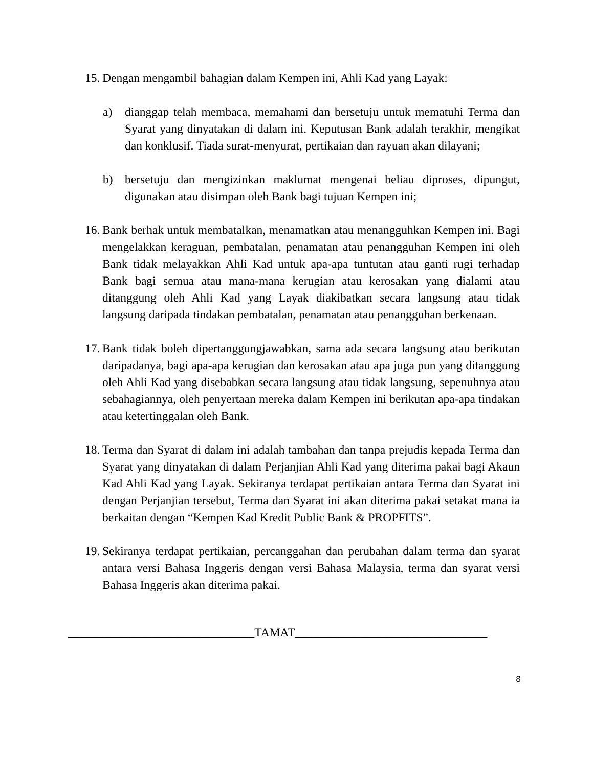15.
Dengan mengambil bahagian dalam Kempen ini, Ahli Kad yang Layak:
a) dianggap telah membaca, memahami dan bersetuju untuk mematuhi Terma dan Syarat yang dinyatakan di dalam ini. Keputusan Bank adalah terakhir, mengikat dan konklusif. Tiada surat-menyurat, pertikaian dan rayuan akan dilayani;
b) bersetuju dan mengizinkan maklumat mengenai beliau diproses, dipungut, digunakan atau disimpan oleh Bank bagi tujuan Kempen ini;
16.
Bank berhak untuk membatalkan, menamatkan atau menangguhkan Kempen ini. Bagi mengelakkan keraguan, pembatalan, penamatan atau penangguhan Kempen ini oleh Bank tidak melayakkan Ahli Kad untuk apa-apa tuntutan atau ganti rugi terhadap Bank bagi semua atau mana-mana kerugian atau kerosakan yang dialami atau ditanggung oleh Ahli Kad yang Layak diakibatkan secara langsung atau tidak langsung daripada tindakan pembatalan, penamatan atau penangguhan berkenaan.
17.
Bank tidak boleh dipertanggungjawabkan, sama ada secara langsung atau berikutan daripadanya, bagi apa-apa kerugian dan kerosakan atau apa juga pun yang ditanggung oleh Ahli Kad yang disebabkan secara langsung atau tidak langsung, sepenuhnya atau sebahagiannya, oleh penyertaan mereka dalam Kempen ini berikutan apa-apa tindakan atau ketertinggalan oleh Bank.
18.
Terma dan Syarat di dalam ini adalah tambahan dan tanpa prejudis kepada Terma dan Syarat yang dinyatakan di dalam Perjanjian Ahli Kad yang diterima pakai bagi Akaun Kad Ahli Kad yang Layak. Sekiranya terdapat pertikaian antara Terma dan Syarat ini dengan Perjanjian tersebut, Terma dan Syarat ini akan diterima pakai setakat mana ia berkaitan dengan “Kempen Kad Kredit Public Bank & PROPFITS”.
19.
Sekiranya terdapat pertikaian, percanggahan dan perubahan dalam terma dan syarat antara versi Bahasa Inggeris dengan versi Bahasa Malaysia, terma dan syarat versi Bahasa Inggeris akan diterima pakai.
_______________________________TAMAT________________________________
8